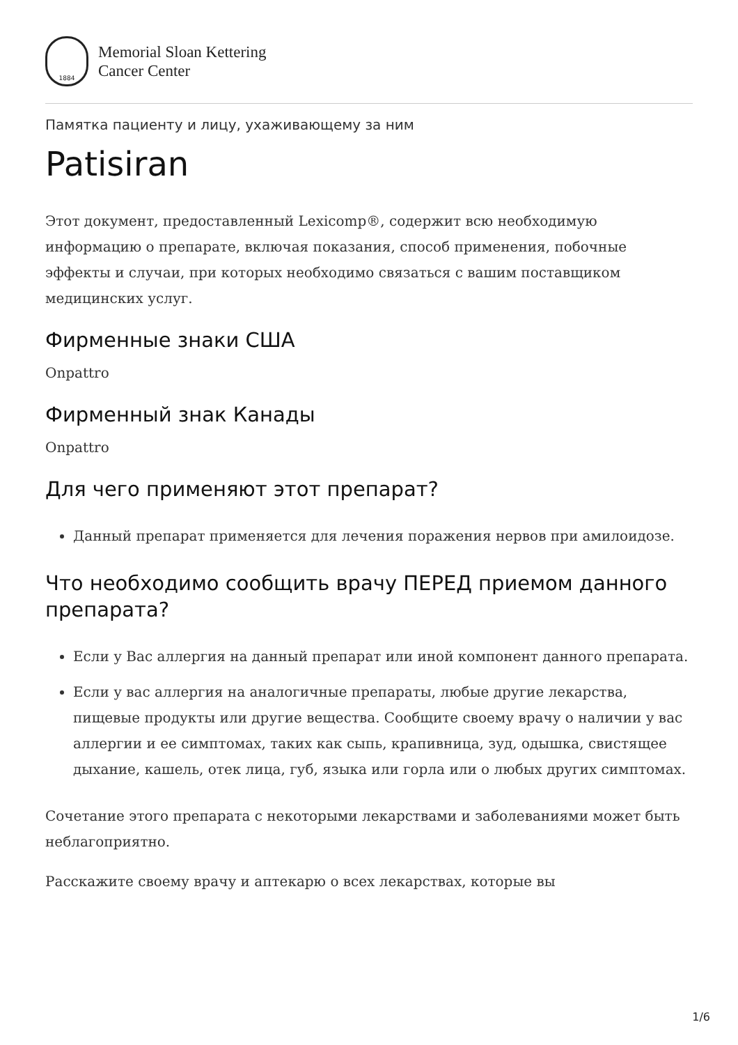1884
Memorial Sloan Kettering
Cancer Center
Памятка пациенту и лицу, ухаживающему за ним
Patisiran
Этот документ, предоставленный Lexicomp®, содержит всю необходимую информацию о препарате, включая показания, способ применения, побочные эффекты и случаи, при которых необходимо связаться с вашим поставщиком медицинских услуг.
Фирменные знаки США
Onpattro
Фирменный знак Канады
Onpattro
Для чего применяют этот препарат?
Данный препарат применяется для лечения поражения нервов при амилоидозе.
Что необходимо сообщить врачу ПЕРЕД приемом данного препарата?
Если у Вас аллергия на данный препарат или иной компонент данного препарата.
Если у вас аллергия на аналогичные препараты, любые другие лекарства, пищевые продукты или другие вещества. Сообщите своему врачу о наличии у вас аллергии и ее симптомах, таких как сыпь, крапивница, зуд, одышка, свистящее дыхание, кашель, отек лица, губ, языка или горла или о любых других симптомах.
Сочетание этого препарата с некоторыми лекарствами и заболеваниями может быть неблагоприятно.
Расскажите своему врачу и аптекарю о всех лекарствах, которые вы
1/6